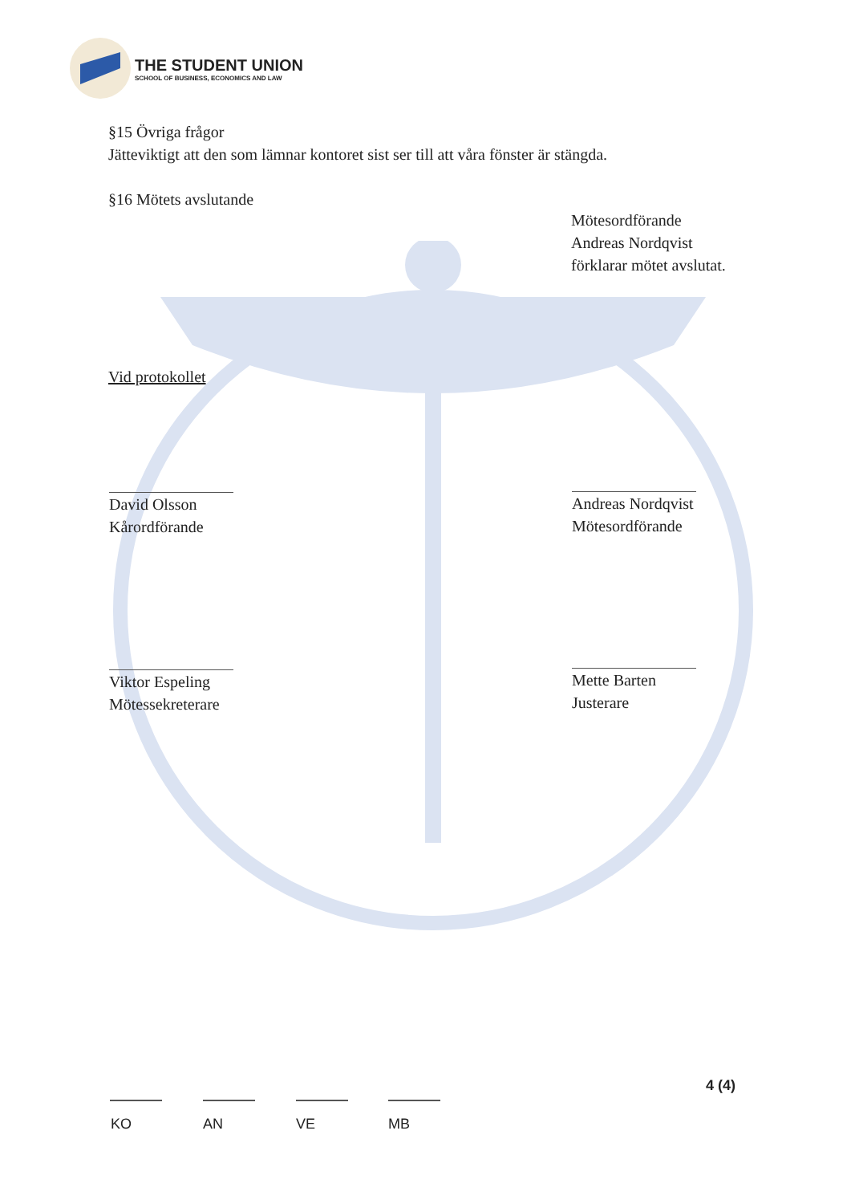THE STUDENT UNION
SCHOOL OF BUSINESS, ECONOMICS AND LAW
§15 Övriga frågor
Jätteviktigt att den som lämnar kontoret sist ser till att våra fönster är stängda.
§16 Mötets avslutande
Mötesordförande
Andreas Nordqvist
förklarar mötet avslutat.
Vid protokollet
David Olsson
Kårordförande
Andreas Nordqvist
Mötesordförande
Viktor Espeling
Mötessekreterare
Mette Barten
Justerare
KO AN VE MB
4 (4)